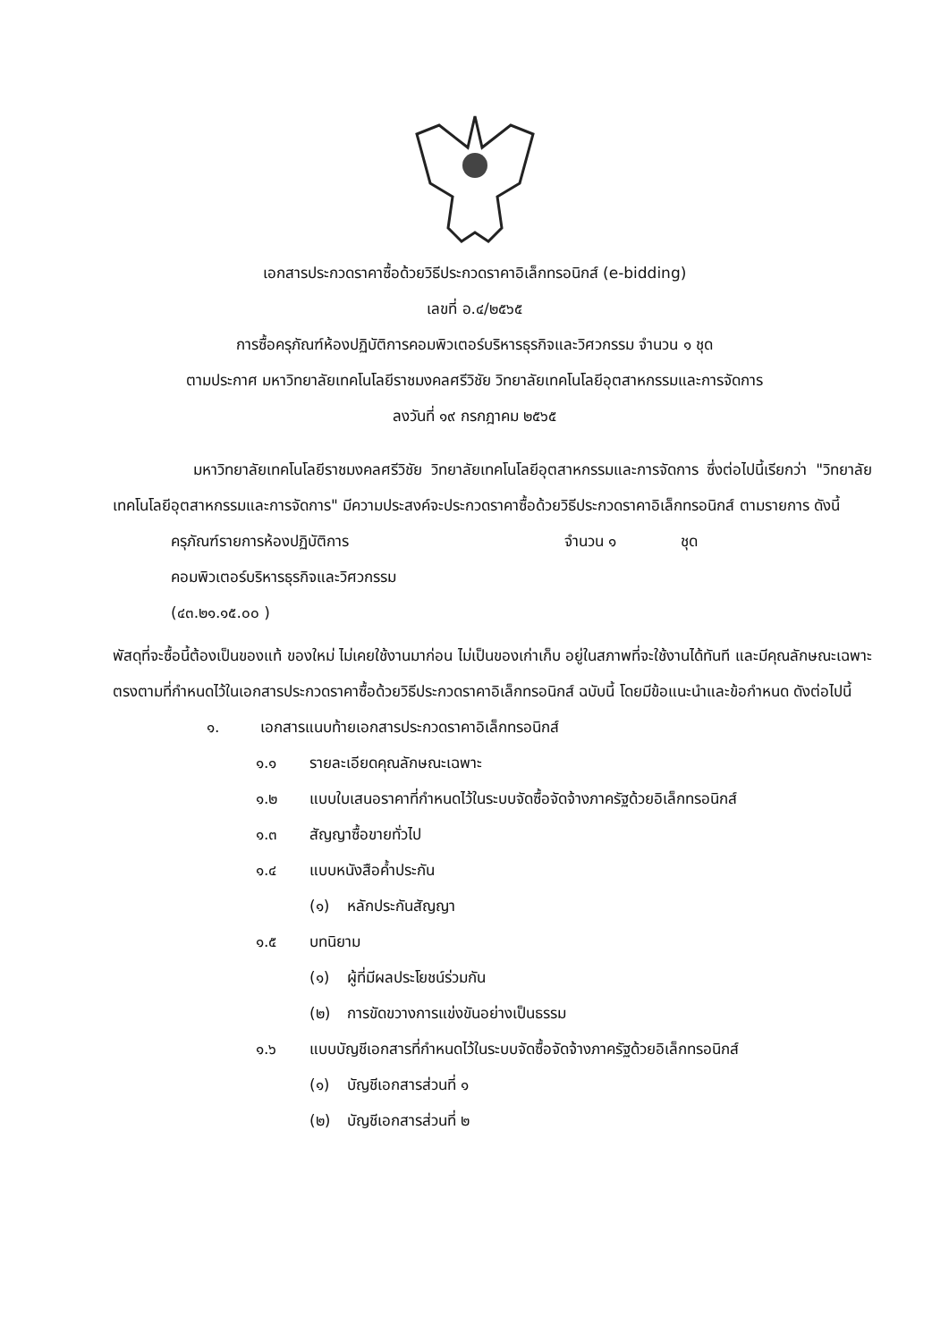เอกสารประกวดราคาซื้อด้วยวิธีประกวดราคาอิเล็กทรอนิกส์ (e-bidding)
เลขที่ อ.๔/๒๕๖๕
การซื้อครุภัณฑ์ห้องปฏิบัติการคอมพิวเตอร์บริหารธุรกิจและวิศวกรรม จำนวน ๑ ชุด
ตามประกาศ มหาวิทยาลัยเทคโนโลยีราชมงคลศรีวิชัย วิทยาลัยเทคโนโลยีอุตสาหกรรมและการจัดการ
ลงวันที่ ๑๙ กรกฎาคม ๒๕๖๕
มหาวิทยาลัยเทคโนโลยีราชมงคลศรีวิชัย วิทยาลัยเทคโนโลยีอุตสาหกรรมและการจัดการ ซึ่งต่อไปนี้เรียกว่า "วิทยาลัยเทคโนโลยีอุตสาหกรรมและการจัดการ" มีความประสงค์จะประกวดราคาซื้อด้วยวิธีประกวดราคาอิเล็กทรอนิกส์ ตามรายการ ดังนี้
ครุภัณฑ์รายการห้องปฏิบัติการ จำนวน ๑ ชุด
คอมพิวเตอร์บริหารธุรกิจและวิศวกรรม
(๔๓.๒๑.๑๕.๐๐ )
พัสดุที่จะซื้อนี้ต้องเป็นของแท้ ของใหม่ ไม่เคยใช้งานมาก่อน ไม่เป็นของเก่าเก็บ อยู่ในสภาพที่จะใช้งานได้ทันที และมีคุณลักษณะเฉพาะตรงตามที่กำหนดไว้ในเอกสารประกวดราคาซื้อด้วยวิธีประกวดราคาอิเล็กทรอนิกส์ ฉบับนี้ โดยมีข้อแนะนำและข้อกำหนด ดังต่อไปนี้
๑. เอกสารแนบท้ายเอกสารประกวดราคาอิเล็กทรอนิกส์
๑.๑ รายละเอียดคุณลักษณะเฉพาะ
๑.๒ แบบใบเสนอราคาที่กำหนดไว้ในระบบจัดซื้อจัดจ้างภาครัฐด้วยอิเล็กทรอนิกส์
๑.๓ สัญญาซื้อขายทั่วไป
๑.๔ แบบหนังสือค้ำประกัน
(๑) หลักประกันสัญญา
๑.๕ บทนิยาม
(๑) ผู้ที่มีผลประโยชน์ร่วมกัน
(๒) การขัดขวางการแข่งขันอย่างเป็นธรรม
๑.๖ แบบบัญชีเอกสารที่กำหนดไว้ในระบบจัดซื้อจัดจ้างภาครัฐด้วยอิเล็กทรอนิกส์
(๑) บัญชีเอกสารส่วนที่ ๑
(๒) บัญชีเอกสารส่วนที่ ๒